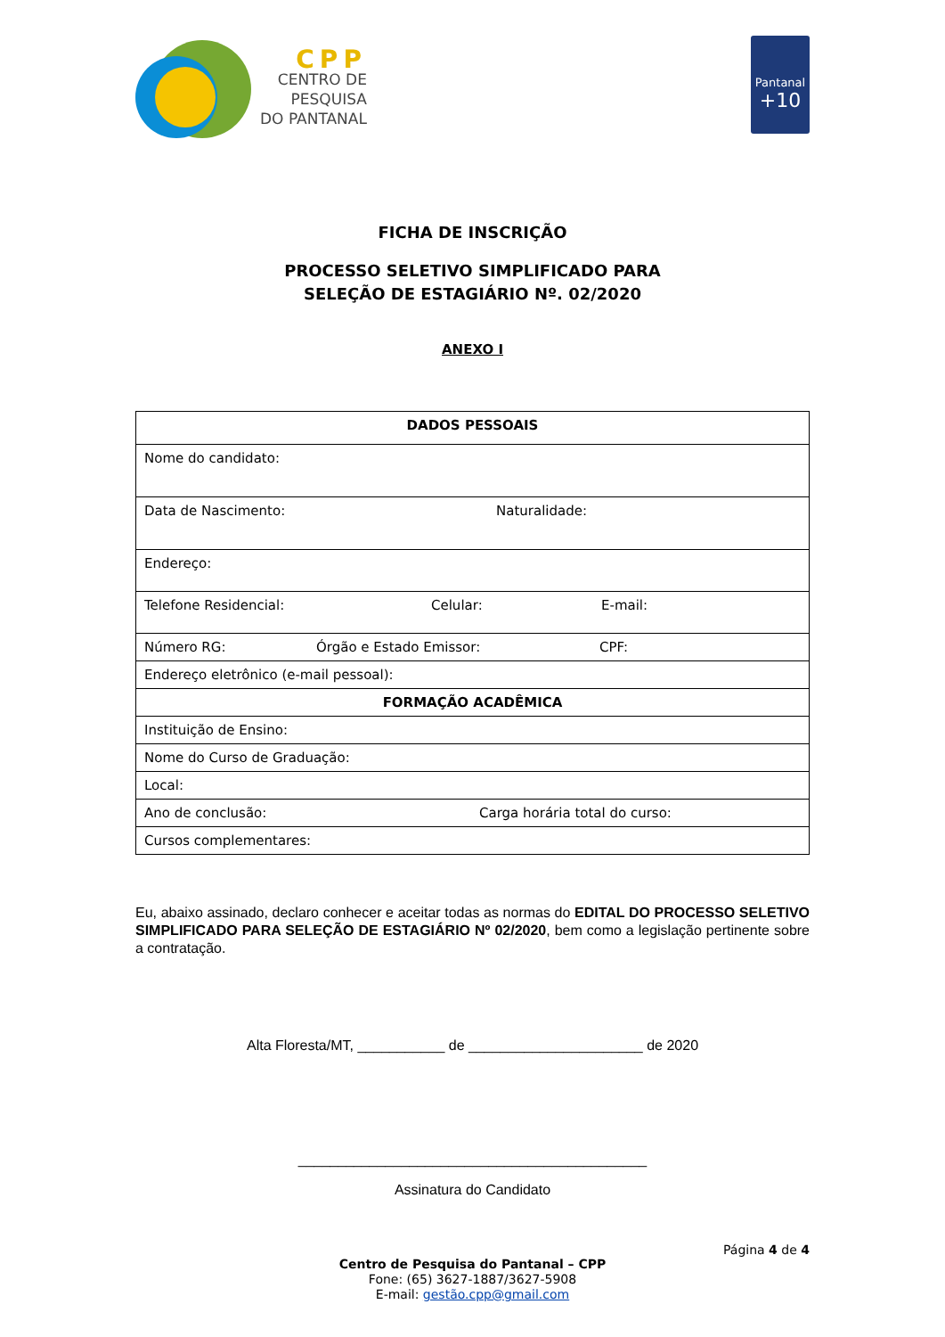CPP
CENTRO DE
PESQUISA
DO PANTANAL
Pantanal
+10
FICHA DE INSCRIÇÃO
PROCESSO SELETIVO SIMPLIFICADO PARA
SELEÇÃO DE ESTAGIÁRIO Nº. 02/2020
ANEXO I
| DADOS PESSOAIS |
| --- |
| Nome do candidato: |
| Data de Nascimento: Naturalidade: |
| Endereço: |
| Telefone Residencial: Celular: E-mail: |
| Número RG: Órgão e Estado Emissor: CPF: |
| Endereço eletrônico (e-mail pessoal): |
| FORMAÇÃO ACADÊMICA |
| Instituição de Ensino: |
| Nome do Curso de Graduação: |
| Local: |
| Ano de conclusão: Carga horária total do curso: |
| Cursos complementares: |
Eu, abaixo assinado, declaro conhecer e aceitar todas as normas do EDITAL DO PROCESSO SELETIVO SIMPLIFICADO PARA SELEÇÃO DE ESTAGIÁRIO Nº 02/2020, bem como a legislação pertinente sobre a contratação.
Alta Floresta/MT, ___________ de ______________________ de 2020
____________________________________________
Assinatura do Candidato
Página 4 de 4
Centro de Pesquisa do Pantanal – CPP
Fone: (65) 3627-1887/3627-5908
E-mail: gestão.cpp@gmail.com